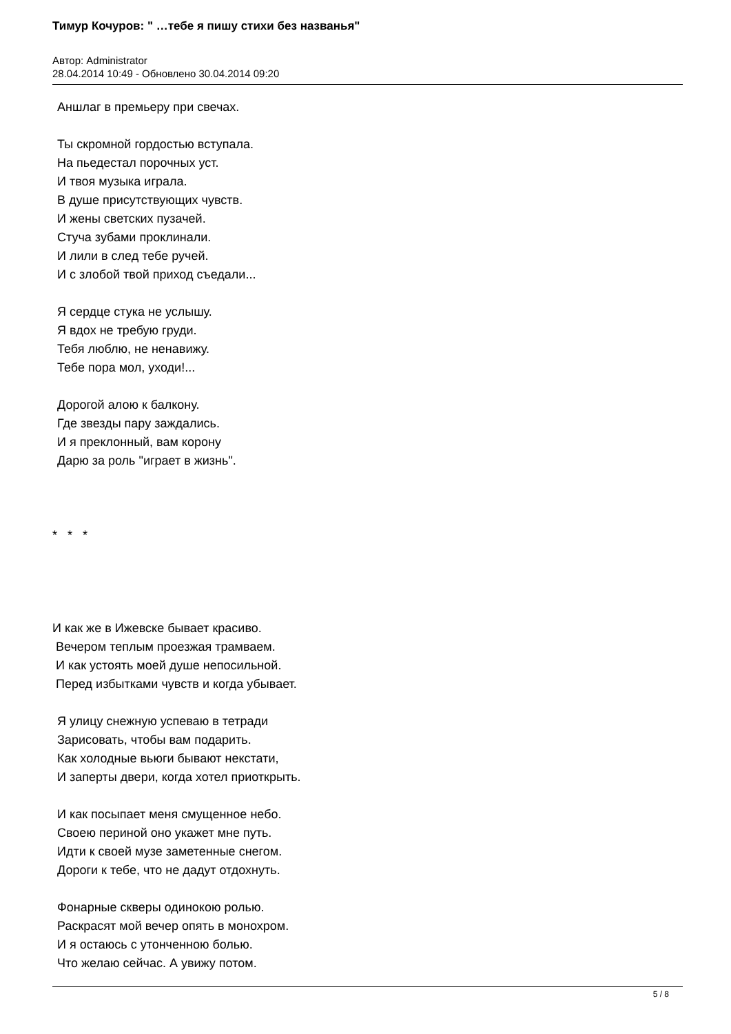Тимур Кочуров: " …тебе я пишу стихи без названья"
Автор: Administrator
28.04.2014 10:49 - Обновлено 30.04.2014 09:20
Аншлаг в премьеру при свечах.
Ты скромной гордостью вступала.
На пьедестал порочных уст.
И твоя музыка играла.
В душе присутствующих чувств.
И жены светских пузачей.
Стуча зубами проклинали.
И лили в след тебе ручей.
И с злобой твой приход съедали...
Я сердце стука не услышу.
Я вдох не требую груди.
Тебя люблю, не ненавижу.
Тебе пора мол, уходи!...
Дорогой алою к балкону.
Где звезды пару заждались.
И я преклонный, вам корону
Дарю за роль "играет в жизнь".
* * *
И как же в Ижевске бывает красиво.
Вечером теплым проезжая трамваем.
И как устоять моей душе непосильной.
Перед избытками чувств и когда убывает.
Я улицу снежную успеваю в тетради
Зарисовать, чтобы вам подарить.
Как холодные вьюги бывают некстати,
И заперты двери, когда хотел приоткрыть.
И как посыпает меня смущенное небо.
Своею периной оно укажет мне путь.
Идти к своей музе заметенные снегом.
Дороги к тебе, что не дадут отдохнуть.
Фонарные скверы одинокою ролью.
Раскрасят мой вечер опять в монохром.
И я остаюсь с утонченною болью.
Что желаю сейчас. А увижу потом.
5 / 8